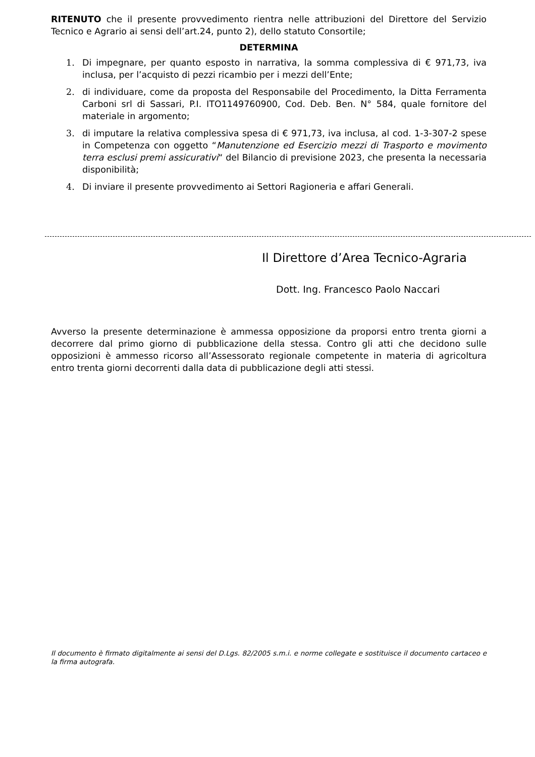RITENUTO che il presente provvedimento rientra nelle attribuzioni del Direttore del Servizio Tecnico e Agrario ai sensi dell’art.24, punto 2), dello statuto Consortile;
DETERMINA
1. Di impegnare, per quanto esposto in narrativa, la somma complessiva di € 971,73, iva inclusa, per l’acquisto di pezzi ricambio per i mezzi dell’Ente;
2. di individuare, come da proposta del Responsabile del Procedimento, la Ditta Ferramenta Carboni srl di Sassari, P.I. ITO1149760900, Cod. Deb. Ben. N° 584, quale fornitore del materiale in argomento;
3. di imputare la relativa complessiva spesa di € 971,73, iva inclusa, al cod. 1-3-307-2 spese in Competenza con oggetto “Manutenzione ed Esercizio mezzi di Trasporto e movimento terra esclusi premi assicurativi“ del Bilancio di previsione 2023, che presenta la necessaria disponibilità;
4. Di inviare il presente provvedimento ai Settori Ragioneria e affari Generali.
Il Direttore d’Area Tecnico-Agraria
Dott. Ing. Francesco Paolo Naccari
Avverso la presente determinazione è ammessa opposizione da proporsi entro trenta giorni a decorrere dal primo giorno di pubblicazione della stessa. Contro gli atti che decidono sulle opposizioni è ammesso ricorso all’Assessorato regionale competente in materia di agricoltura entro trenta giorni decorrenti dalla data di pubblicazione degli atti stessi.
Il documento è firmato digitalmente ai sensi del D.Lgs. 82/2005 s.m.i. e norme collegate e sostituisce il documento cartaceo e la firma autografa.